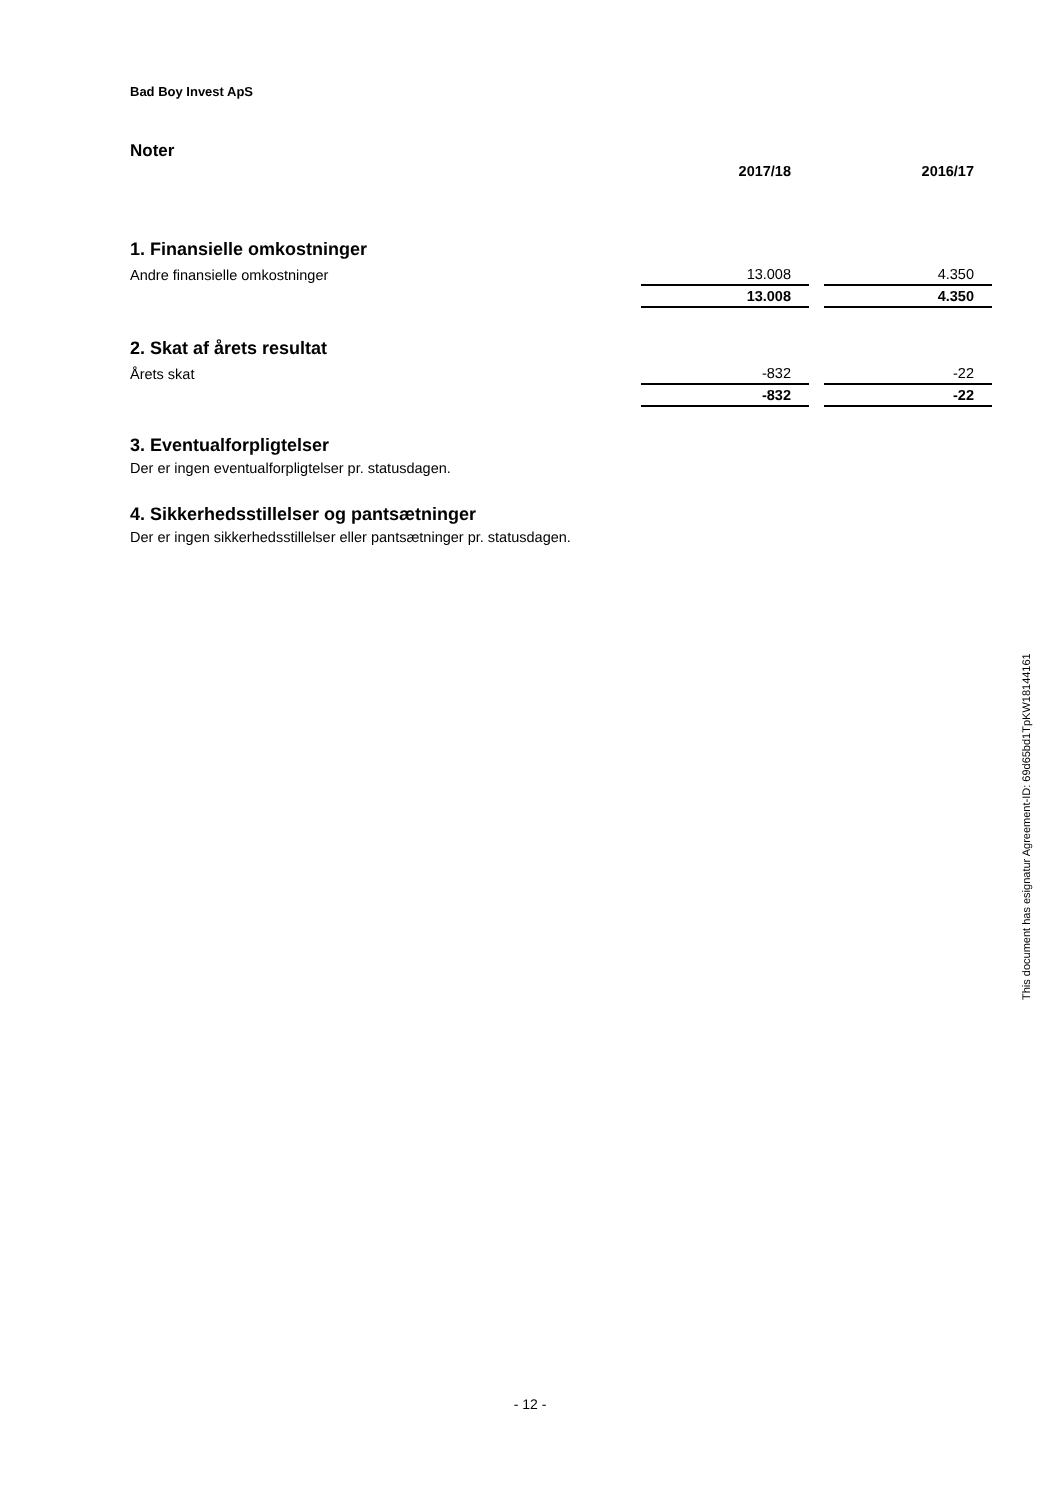Bad Boy Invest ApS
Noter
| | 2017/18 | | 2016/17 |
1. Finansielle omkostninger
| Andre finansielle omkostninger | 13.008 | | 4.350 |
| | 13.008 | | 4.350 |
2. Skat af årets resultat
| Årets skat | -832 | | -22 |
| | -832 | | -22 |
3. Eventualforpligtelser
Der er ingen eventualforpligtelser pr. statusdagen.
4. Sikkerhedsstillelser og pantsætninger
Der er ingen sikkerhedsstillelser eller pantsætninger pr. statusdagen.
This document has esignatur Agreement-ID: 69d65bd1TpKW18144161
- 12 -